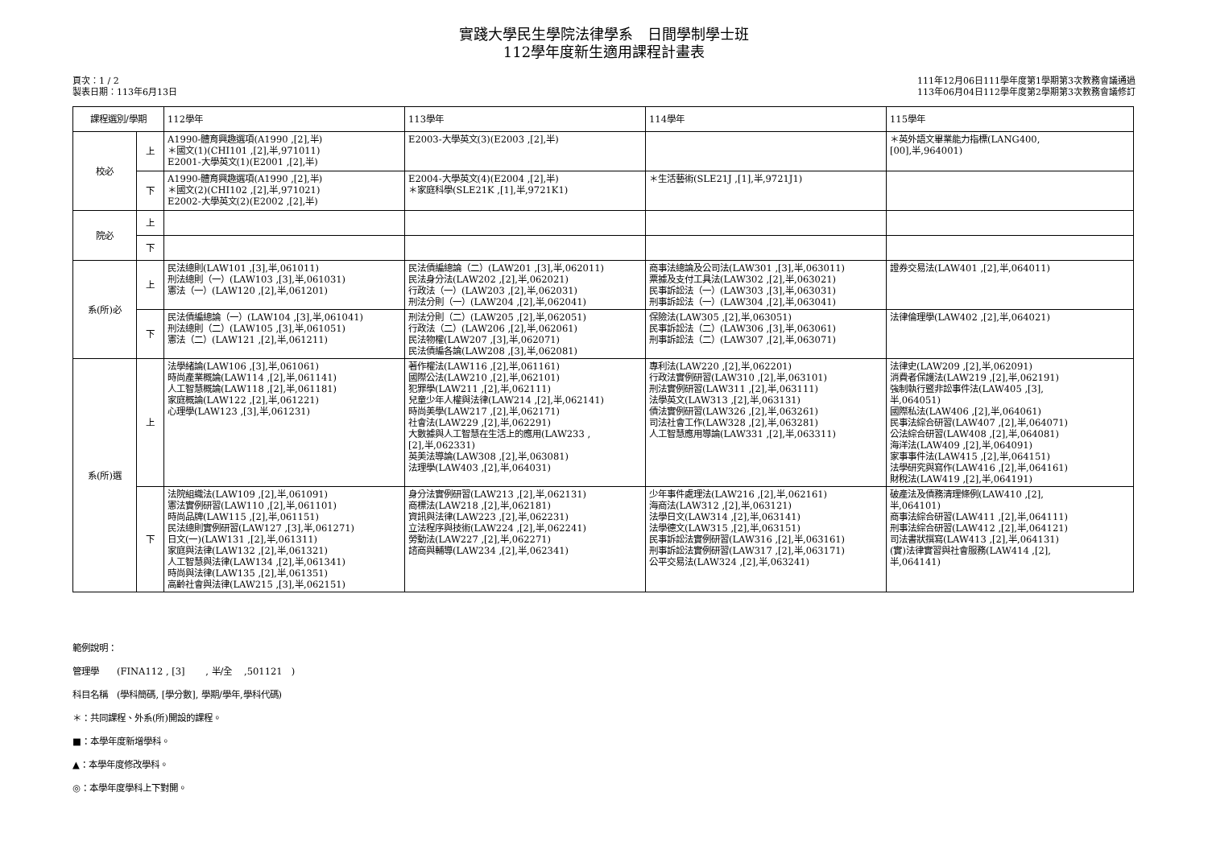實踐大學民生學院法律學系　日間學制學士班
112學年度新生適用課程計畫表
頁次：1 / 2
製表日期：113年6月13日
111年12月06日111學年度第1學期第3次教務會議通過
113年06月04日112學年度第2學期第3次教務會議修訂
| 課程選別/學期 | | 112學年 | 113學年 | 114學年 | 115學年 |
| --- | --- | --- | --- | --- | --- |
| 校必 | 上 | A1990-體育興趣選項(A1990 ,[2],半) ＊國文(1)(CHI101 ,[2],半,971011) E2001-大學英文(1)(E2001 ,[2],半) | E2003-大學英文(3)(E2003 ,[2],半) | | ＊英外語文畢業能力指標(LANG400, [00],半,964001) |
| | 下 | A1990-體育興趣選項(A1990 ,[2],半) ＊國文(2)(CHI102 ,[2],半,971021) E2002-大學英文(2)(E2002 ,[2],半) | E2004-大學英文(4)(E2004 ,[2],半) ＊家庭科學(SLE21K ,[1],半,9721K1) | ＊生活藝術(SLE21J ,[1],半,9721J1) | |
| 院必 | 上 | | | | |
| | 下 | | | | |
| 系(所)必 | 上 | 民法總則(LAW101 ,[3],半,061011) 刑法總則（一）(LAW103 ,[3],半,061031) 憲法（一）(LAW120 ,[2],半,061201) | 民法債編總論（二）(LAW201 ,[3],半,062011) 民法身分法(LAW202 ,[2],半,062021) 行政法（一）(LAW203 ,[2],半,062031) 刑法分則（一）(LAW204 ,[2],半,062041) | 商事法總論及公司法(LAW301 ,[3],半,063011) 票據及支付工具法(LAW302 ,[2],半,063021) 民事訴訟法（一）(LAW303 ,[3],半,063031) 刑事訴訟法（一）(LAW304 ,[2],半,063041) | 證券交易法(LAW401 ,[2],半,064011) |
| | 下 | 民法債編總論（一）(LAW104 ,[3],半,061041) 刑法總則（二）(LAW105 ,[3],半,061051) 憲法（二）(LAW121 ,[2],半,061211) | 刑法分則（二）(LAW205 ,[2],半,062051) 行政法（二）(LAW206 ,[2],半,062061) 民法物權(LAW207 ,[3],半,062071) 民法債編各論(LAW208 ,[3],半,062081) | 保險法(LAW305 ,[2],半,063051) 民事訴訟法（二）(LAW306 ,[3],半,063061) 刑事訴訟法（二）(LAW307 ,[2],半,063071) | 法律倫理學(LAW402 ,[2],半,064021) |
| 系(所)選 | 上 | 法學緒論(LAW106 ,[3],半,061061) 時尚產業概論(LAW114 ,[2],半,061141) 人工智慧概論(LAW118 ,[2],半,061181) 家庭概論(LAW122 ,[2],半,061221) 心理學(LAW123 ,[3],半,061231) | 著作權法(LAW116 ,[2],半,061161) 國際公法(LAW210 ,[2],半,062101) 犯罪學(LAW211 ,[2],半,062111) 兒童少年人權與法律(LAW214 ,[2],半,062141) 時尚美學(LAW217 ,[2],半,062171) 社會法(LAW229 ,[2],半,062291) 大數據與人工智慧在生活上的應用(LAW233 , [2],半,062331) 英美法導論(LAW308 ,[2],半,063081) 法理學(LAW403 ,[2],半,064031) | 專利法(LAW220 ,[2],半,062201) 行政法實例研習(LAW310 ,[2],半,063101) 刑法實例研習(LAW311 ,[2],半,063111) 法學英文(LAW313 ,[2],半,063131) 債法實例研習(LAW326 ,[2],半,063261) 司法社會工作(LAW328 ,[2],半,063281) 人工智慧應用導論(LAW331 ,[2],半,063311) | 法律史(LAW209 ,[2],半,062091) 消費者保護法(LAW219 ,[2],半,062191) 強制執行暨非訟事件法(LAW405 ,[3], 半,064051) 國際私法(LAW406 ,[2],半,064061) 民事法綜合研習(LAW407 ,[2],半,064071) 公法綜合研習(LAW408 ,[2],半,064081) 海洋法(LAW409 ,[2],半,064091) 家事事件法(LAW415 ,[2],半,064151) 法學研究與寫作(LAW416 ,[2],半,064161) 財稅法(LAW419 ,[2],半,064191) |
| | 下 | 法院組織法(LAW109 ,[2],半,061091) 憲法實例研習(LAW110 ,[2],半,061101) 時尚品牌(LAW115 ,[2],半,061151) 民法總則實例研習(LAW127 ,[3],半,061271) 日文(一)(LAW131 ,[2],半,061311) 家庭與法律(LAW132 ,[2],半,061321) 人工智慧與法律(LAW134 ,[2],半,061341) 時尚與法律(LAW135 ,[2],半,061351) 高齡社會與法律(LAW215 ,[3],半,062151) | 身分法實例研習(LAW213 ,[2],半,062131) 商標法(LAW218 ,[2],半,062181) 資訊與法律(LAW223 ,[2],半,062231) 立法程序與技術(LAW224 ,[2],半,062241) 勞動法(LAW227 ,[2],半,062271) 諮商與輔導(LAW234 ,[2],半,062341) | 少年事件處理法(LAW216 ,[2],半,062161) 海商法(LAW312 ,[2],半,063121) 法學日文(LAW314 ,[2],半,063141) 法學德文(LAW315 ,[2],半,063151) 民事訴訟法實例研習(LAW316 ,[2],半,063161) 刑事訴訟法實例研習(LAW317 ,[2],半,063171) 公平交易法(LAW324 ,[2],半,063241) | 破產法及債務清理條例(LAW410 ,[2], 半,064101) 商事法綜合研習(LAW411 ,[2],半,064111) 刑事法綜合研習(LAW412 ,[2],半,064121) 司法書狀撰寫(LAW413 ,[2],半,064131) (實)法律實習與社會服務(LAW414 ,[2], 半,064141) |
範例說明：
管理學　　(FINA112 , [3]　　 , 半/全　 ,501121　)
科目名稱　(學科簡碼, [學分數], 學期/學年,學科代碼)
＊：共同課程、外系(所)開設的課程。
■：本學年度新增學科。
▲：本學年度修改學科。
◎：本學年度學科上下對開。